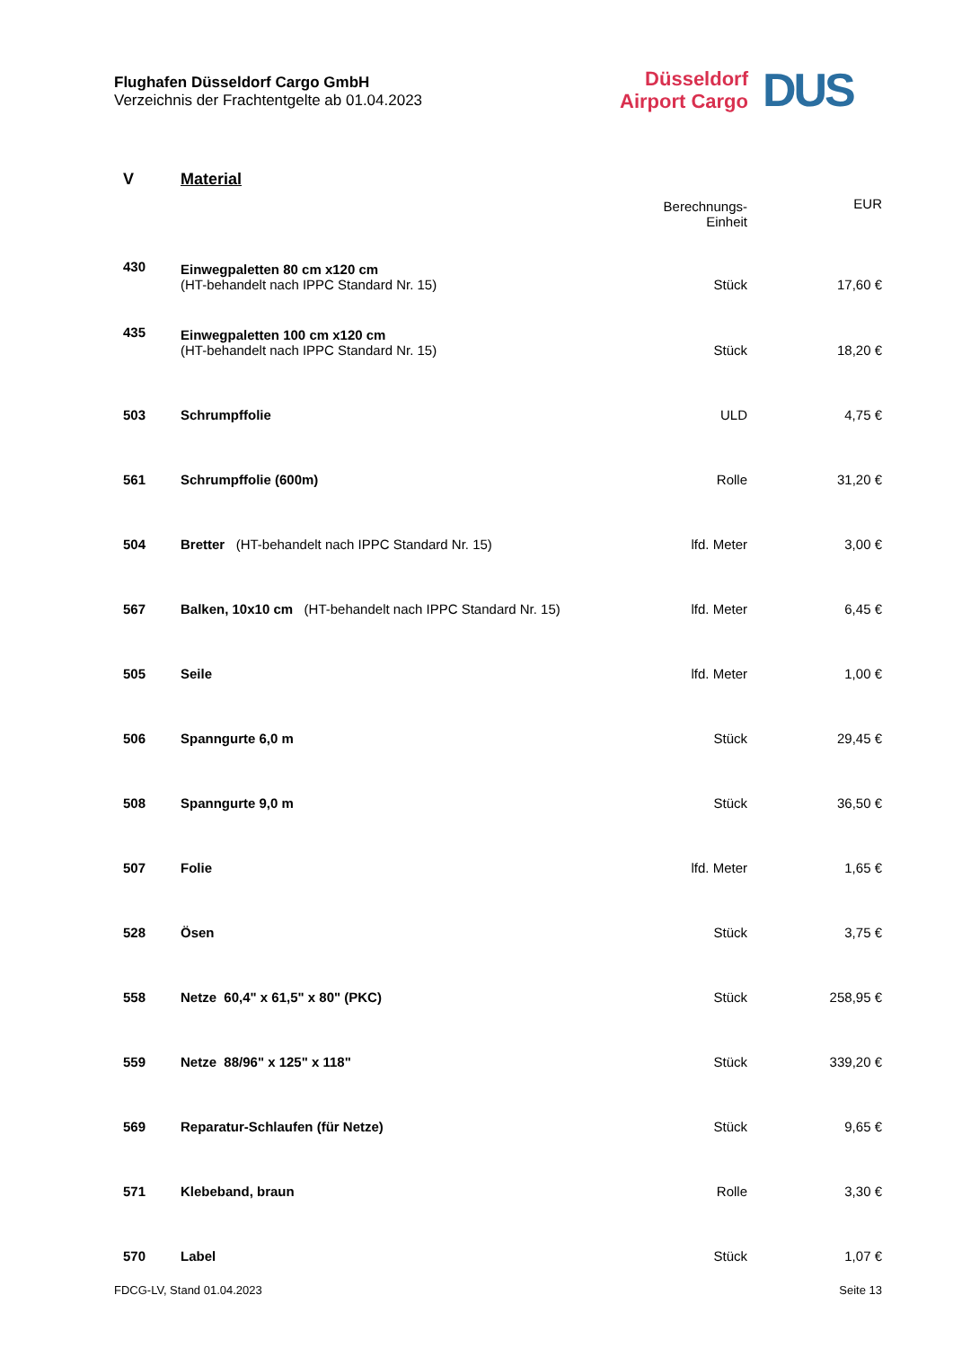Flughafen Düsseldorf Cargo GmbH
Verzeichnis der Frachtentgelte ab 01.04.2023
Düsseldorf
Airport Cargo
DUS
| V | Material | | |
| | | Berechnungs- Einheit | EUR |
| 430 | Einwegpaletten 80 cm x120 cm (HT-behandelt nach IPPC Standard Nr. 15) | Stück | 17,60 € |
| 435 | Einwegpaletten 100 cm x120 cm (HT-behandelt nach IPPC Standard Nr. 15) | Stück | 18,20 € |
| 503 | Schrumpffolie | ULD | 4,75 € |
| 561 | Schrumpffolie (600m) | Rolle | 31,20 € |
| 504 | Bretter (HT-behandelt nach IPPC Standard Nr. 15) | lfd. Meter | 3,00 € |
| 567 | Balken, 10x10 cm (HT-behandelt nach IPPC Standard Nr. 15) | lfd. Meter | 6,45 € |
| 505 | Seile | lfd. Meter | 1,00 € |
| 506 | Spanngurte 6,0 m | Stück | 29,45 € |
| 508 | Spanngurte 9,0 m | Stück | 36,50 € |
| 507 | Folie | lfd. Meter | 1,65 € |
| 528 | Ösen | Stück | 3,75 € |
| 558 | Netze 60,4" x 61,5" x 80" (PKC) | Stück | 258,95 € |
| 559 | Netze 88/96" x 125" x 118" | Stück | 339,20 € |
| 569 | Reparatur-Schlaufen (für Netze) | Stück | 9,65 € |
| 571 | Klebeband, braun | Rolle | 3,30 € |
| 570 | Label | Stück | 1,07 € |
FDCG-LV, Stand 01.04.2023 Seite 13